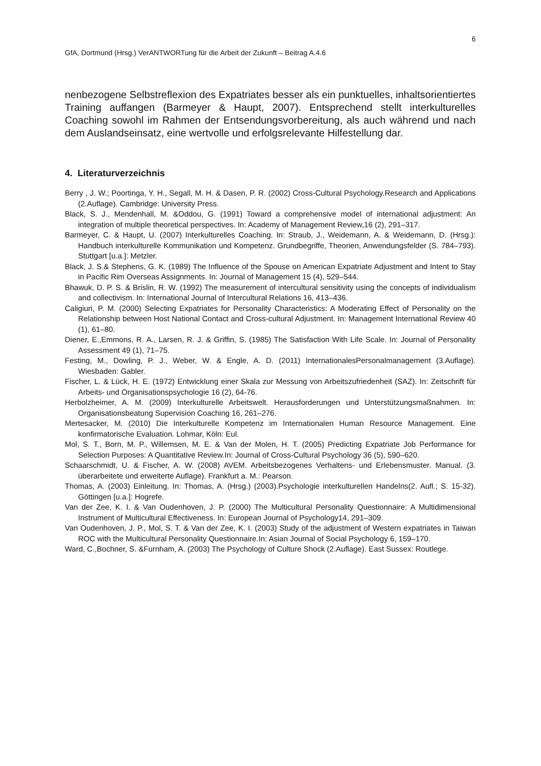6
GfA, Dortmund (Hrsg.) VerANTWORTung für die Arbeit der Zukunft – Beitrag A.4.6
nenbezogene Selbstreflexion des Expatriates besser als ein punktuelles, inhaltsorientiertes Training auffangen (Barmeyer & Haupt, 2007). Entsprechend stellt interkulturelles Coaching sowohl im Rahmen der Entsendungsvorbereitung, als auch während und nach dem Auslandseinsatz, eine wertvolle und erfolgsrelevante Hilfestellung dar.
4. Literaturverzeichnis
Berry , J. W.; Poortinga, Y. H., Segall, M. H. & Dasen, P. R. (2002) Cross-Cultural Psychology.Research and Applications (2.Auflage). Cambridge: University Press.
Black, S. J., Mendenhall, M. &Oddou, G. (1991) Toward a comprehensive model of international adjustment: An integration of multiple theoretical perspectives. In: Academy of Management Review,16 (2), 291–317.
Barmeyer, C. & Haupt, U. (2007) Interkulturelles Coaching. In: Straub, J., Weidemann, A. & Weidemann, D. (Hrsg.): Handbuch interkulturelle Kommunikation und Kompetenz. Grundbegriffe, Theorien, Anwendungsfelder (S. 784–793). Stuttgart [u.a.]: Metzler.
Black, J. S.& Stephens, G. K. (1989) The Influence of the Spouse on American Expatriate Adjustment and Intent to Stay in Pacific Rim Overseas Assignments. In: Journal of Management 15 (4), 529–544.
Bhawuk, D. P. S. & Brislin, R. W. (1992) The measurement of intercultural sensitivity using the concepts of individualism and collectivism. In: International Journal of Intercultural Relations 16, 413–436.
Caligiuri, P. M. (2000) Selecting Expatriates for Personality Characteristics: A Moderating Effect of Personality on the Relationship between Host National Contact and Cross-cultural Adjustment. In: Management International Review 40 (1), 61–80.
Diener, E.,Emmons, R. A., Larsen, R. J. & Griffin, S. (1985) The Satisfaction With Life Scale. In: Journal of Personality Assessment 49 (1), 71–75.
Festing, M., Dowling, P. J., Weber, W. & Engle, A. D. (2011) InternationalesPersonalmanagement (3.Auflage). Wiesbaden: Gabler.
Fischer, L. & Lück, H. E. (1972) Entwicklung einer Skala zur Messung von Arbeitszufriedenheit (SAZ). In: Zeitschrift für Arbeits- und Organisationspsychologie 16 (2), 64-76.
Herbolzheimer, A. M. (2009) Interkulturelle Arbeitswelt. Herausforderungen und Unterstützungsmaßnahmen. In: Organisationsbeatung Supervision Coaching 16, 261–276.
Mertesacker, M. (2010) Die Interkulturelle Kompetenz im Internationalen Human Resource Management. Eine konfirmatorische Evaluation. Lohmar, Köln: Eul.
Mol, S. T., Born, M. P., Willemsen, M. E. & Van der Molen, H. T. (2005) Predicting Expatriate Job Performance for Selection Purposes: A Quantitative Review.In: Journal of Cross-Cultural Psychology 36 (5), 590–620.
Schaarschmidt, U. & Fischer, A. W. (2008) AVEM. Arbeitsbezogenes Verhaltens- und Erlebensmuster. Manual. (3. überarbeitete und erweiterte Auflage). Frankfurt a. M.: Pearson.
Thomas, A. (2003) Einleitung. In: Thomas, A. (Hrsg.) (2003).Psychologie interkulturellen Handelns(2. Aufl.; S. 15-32). Göttingen [u.a.]: Hogrefe.
Van der Zee, K. I. & Van Oudenhoven, J. P. (2000) The Multicultural Personality Questionnaire: A Multidimensional Instrument of Multicultural Effectiveness. In: European Journal of Psychology14, 291–309.
Van Oudenhoven, J. P., Mol, S. T. & Van der Zee, K. I. (2003) Study of the adjustment of Western expatriates in Taiwan ROC with the Multicultural Personality Questionnaire.In: Asian Journal of Social Psychology 6, 159–170.
Ward, C.,Bochner, S. &Furnham, A. (2003) The Psychology of Culture Shock (2.Auflage). East Sussex: Routlege.